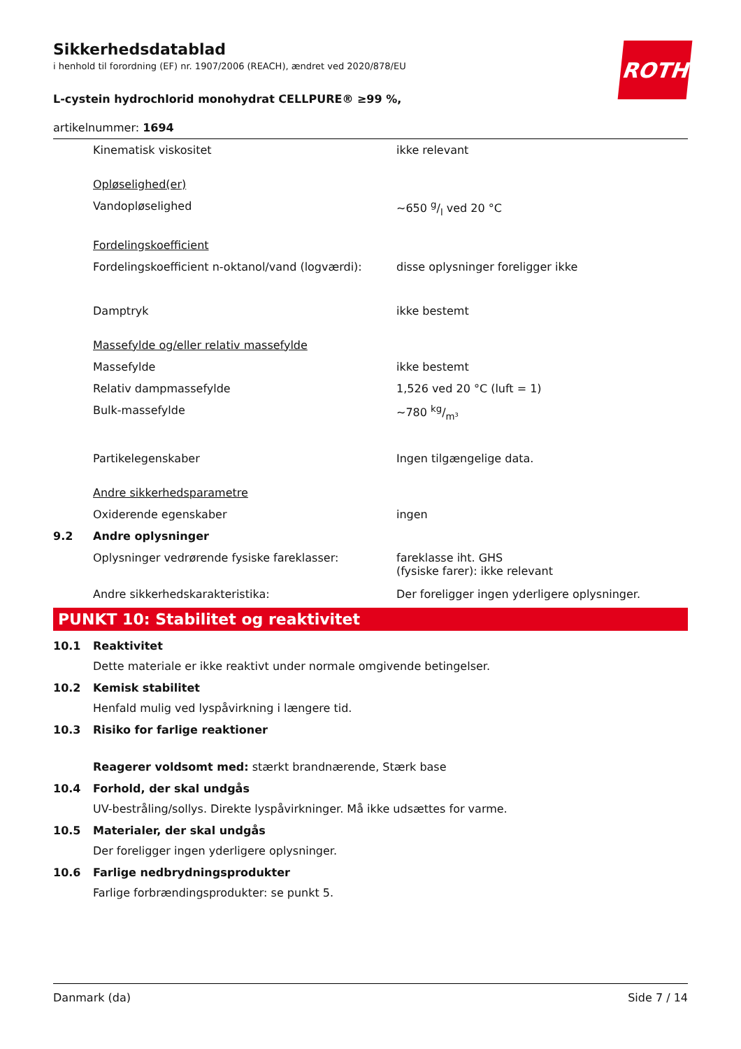ROTH
Sikkerhedsdatablad
i henhold til forordning (EF) nr. 1907/2006 (REACH), ændret ved 2020/878/EU
L-cystein hydrochlorid monohydrat CELLPURE® ≥99 %,
artikelnummer: 1694
Kinematisk viskositet ikke relevant
Opløselighed(er)
Vandopløselighed ~650 g/l ved 20 °C
Fordelingskoefficient
Fordelingskoefficient n-oktanol/vand (logværdi):
disse oplysninger foreligger ikke
Damptryk ikke bestemt
Massefylde og/eller relativ massefylde
Massefylde ikke bestemt
Relativ dampmassefylde 1,526 ved 20 °C (luft = 1)
Bulk-massefylde ~780 kg/m³
Partikelegenskaber Ingen tilgængelige data.
Andre sikkerhedsparametre
Oxiderende egenskaber ingen
9.2 Andre oplysninger
Oplysninger vedrørende fysiske fareklasser: fareklasse iht. GHS
(fysiske farer): ikke relevant
Andre sikkerhedskarakteristika: Der foreligger ingen yderligere oplysninger.
PUNKT 10: Stabilitet og reaktivitet
10.1 Reaktivitet
Dette materiale er ikke reaktivt under normale omgivende betingelser.
10.2 Kemisk stabilitet
Henfald mulig ved lyspåvirkning i længere tid.
10.3 Risiko for farlige reaktioner
Reagerer voldsomt med: stærkt brandnærende, Stærk base
10.4 Forhold, der skal undgås
UV-bestråling/sollys. Direkte lyspåvirkninger. Må ikke udsættes for varme.
10.5 Materialer, der skal undgås
Der foreligger ingen yderligere oplysninger.
10.6 Farlige nedbrydningsprodukter
Farlige forbrændingsprodukter: se punkt 5.
Danmark (da) Side 7 / 14